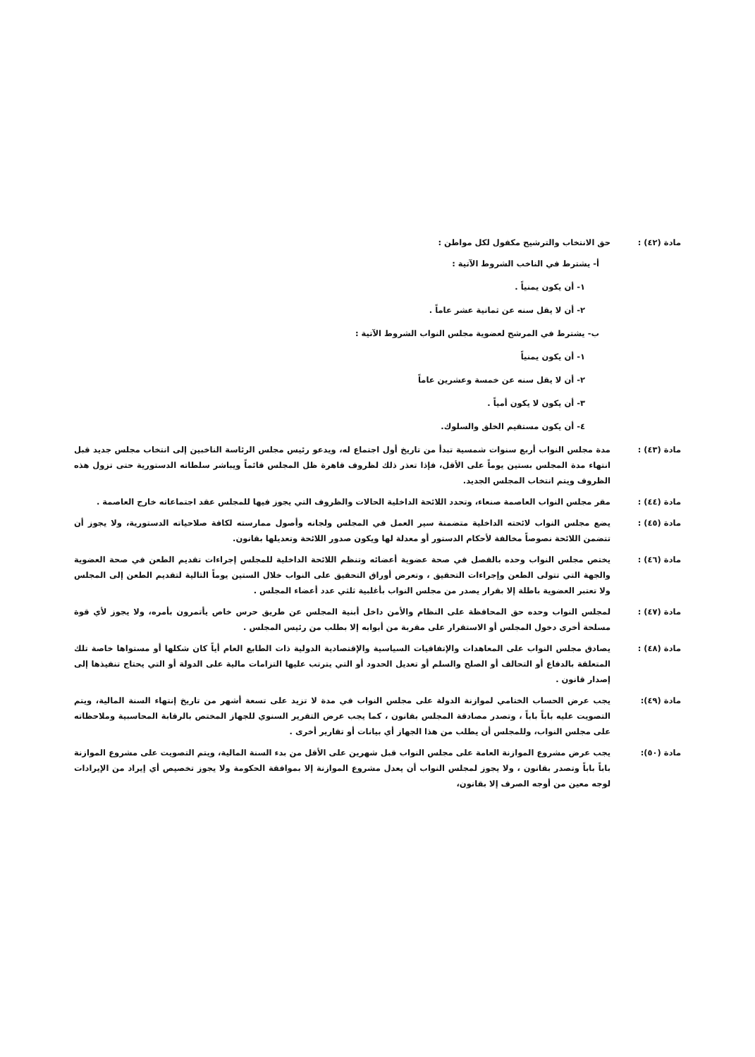مادة (٤٢) : حق الانتخاب والترشيح مكفول لكل مواطن :
أ- يشترط في الناخب الشروط الآتية :
١- أن يكون يمنياً .
٢- أن لا يقل سنه عن ثمانية عشر عاماً .
ب- يشترط في المرشح لعضوية مجلس النواب الشروط الآتية :
١- أن يكون يمنياً
٢- أن لا يقل سنه عن خمسة وعشرين عاماً
٣- أن يكون لا يكون أمياً .
٤- أن يكون مستقيم الخلق والسلوك.
مادة (٤٣) : مدة مجلس النواب أربع سنوات شمسية تبدأ من تاريخ أول اجتماع له، ويدعو رئيس مجلس الرئاسة الناخبين إلى انتخاب مجلس جديد قبل انتهاء مدة المجلس بستين يوماً على الأقل، فإذا تعذر ذلك لظروف قاهرة ظل المجلس قائماً ويباشر سلطاته الدستورية حتى تزول هذه الظروف ويتم انتخاب المجلس الجديد.
مادة (٤٤) : مقر مجلس النواب العاصمة صنعاء، وتحدد اللائحة الداخلية الحالات والظروف التي يجوز فيها للمجلس عقد اجتماعاته خارج العاصمة .
مادة (٤٥) : يضع مجلس النواب لائحته الداخلية متضمنة سير العمل في المجلس ولجانه وأصول ممارسته لكافة صلاحياته الدستورية، ولا يجوز أن تتضمن اللائحة نصوصاً مخالفة لأحكام الدستور أو معدلة لها ويكون صدور اللائحة وتعديلها بقانون.
مادة (٤٦) : يختص مجلس النواب وحده بالفصل في صحة عضوية أعضائه وتنظم اللائحة الداخلية للمجلس إجراءات تقديم الطعن في صحة العضوية والجهة التي تتولى الطعن وإجراءات التحقيق ، وتعرض أوراق التحقيق على النواب خلال الستين يوماً التالية لتقديم الطعن إلى المجلس ولا تعتبر العضوية باطلة إلا بقرار يصدر من مجلس النواب بأغلبية ثلثي عدد أعضاء المجلس .
مادة (٤٧) : لمجلس النواب وحده حق المحافظة على النظام والأمن داخل أبنية المجلس عن طريق حرس خاص يأتمرون بأمره، ولا يجوز لأي قوة مسلحة أخرى دخول المجلس أو الاستقرار على مقربة من أبوابه إلا بطلب من رئيس المجلس .
مادة (٤٨) : يصادق مجلس النواب على المعاهدات والإتفاقيات السياسية والإقتصادية الدولية ذات الطابع العام أياً كان شكلها أو مستواها خاصة تلك المتعلقة بالدفاع أو التحالف أو الصلح والسلم أو تعديل الحدود أو التي يترتب عليها التزامات مالية على الدولة أو التي يحتاج تنفيذها إلى إصدار قانون .
مادة (٤٩): يجب عرض الحساب الختامي لموازنة الدولة على مجلس النواب في مدة لا تزيد على تسعة أشهر من تاريخ إنتهاء السنة المالية، ويتم التصويت عليه باباً باباً ، وتصدر مصادقة المجلس بقانون ، كما يجب عرض التقرير السنوي للجهاز المختص بالرقابة المحاسبية وملاحظاته على مجلس النواب، وللمجلس أن يطلب من هذا الجهاز أي بيانات أو تقارير أخرى .
مادة (٥٠): يجب عرض مشروع الموازنة العامة على مجلس النواب قبل شهرين على الأقل من بدء السنة المالية، ويتم التصويت على مشروع الموازنة باباً باباً وتصدر بقانون ، ولا يجوز لمجلس النواب أن يعدل مشروع الموازنة إلا بموافقة الحكومة ولا يجوز تخصيص أي إيراد من الإيرادات لوجه معين من أوجه الصرف إلا بقانون،